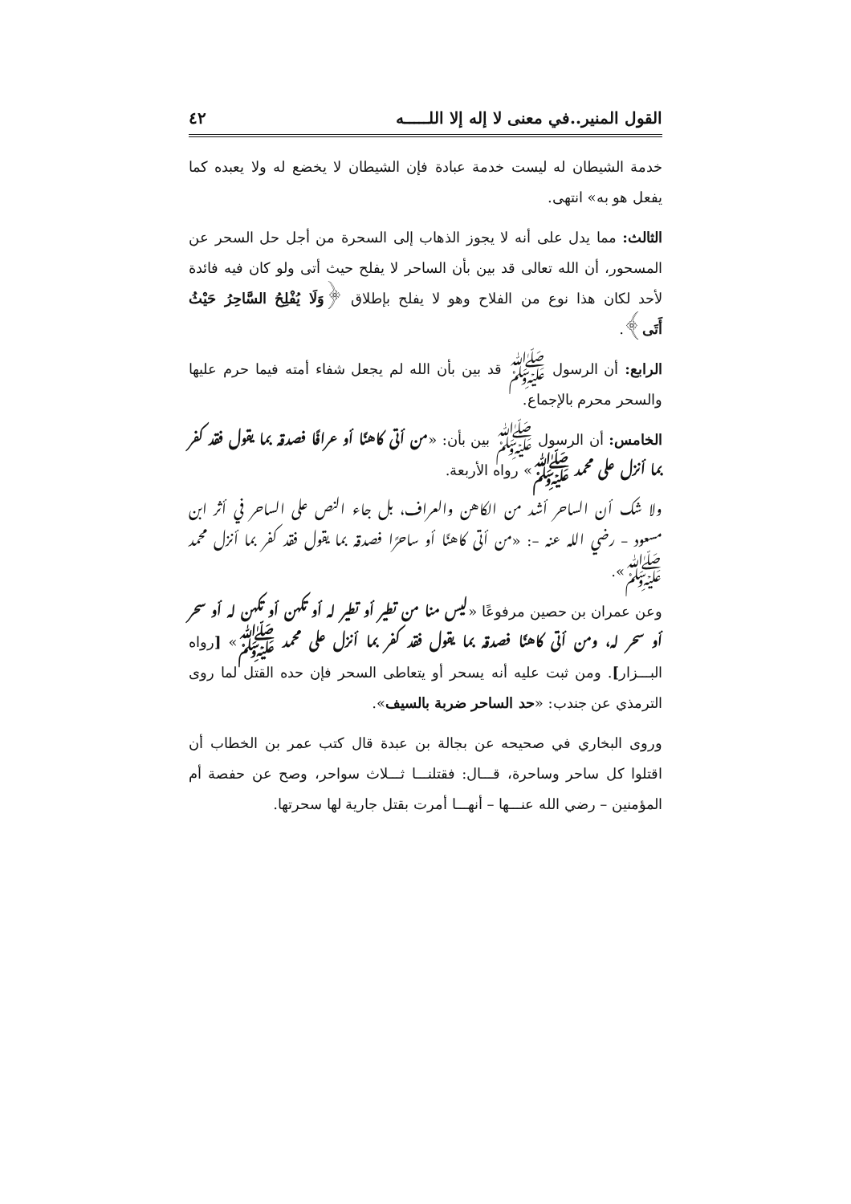القول المنير..في معنى لا إله إلا اللـــــه ٤٢
خدمة الشيطان له ليست خدمة عبادة فإن الشيطان لا يخضع له ولا يعبده كما يفعل هو به» انتهى.
الثالث: مما يدل على أنه لا يجوز الذهاب إلى السحرة من أجل حل السحر عن المسحور، أن الله تعالى قد بين بأن الساحر لا يفلح حيث أتى ولو كان فيه فائدة لأحد لكان هذا نوع من الفلاح وهو لا يفلح بإطلاق ﴿وَلَا يُفْلِحُ السَّاحِرُ حَيْثُ أَتَى﴾.
الرابع: أن الرسول ﷺ قد بين بأن الله لم يجعل شفاء أمته فيما حرم عليها والسحر محرم بالإجماع.
الخامس: أن الرسول ﷺ بين بأن: «من أتى كاهنًا أو عرافًـــا فصدقه بما يقول فقد كفر بما أنزل على محمد ﷺ» رواه الأربعة.
ولا شك أن الساحر أشد من الكاهن والعراف، بل جاء النص على الساحر في أثر ابن مسعود – رضي الله عنه –: «مـــن أتـــى كاهنًا أو ساحرًا فصدقه بما يقول فقد كفر بما أنزل محمد ﷺ».
وعن عمران بن حصين مرفوعًا «ليس منا من تطير أو تطير له أو تكهن أو تكهن له أو سحر أو سحر له، ومن أتـــى كاهنًـــا فصدقه بما يقول فقد كفر بما أنزل على محمد ﷺ» [رواه البـــزار]. ومن ثبت عليه أنه يسحر أو يتعاطى السحر فإن حده القتل لما روى الترمذي عن جندب: «حد الساحر ضربة بالسيف».
وروى البخاري في صحيحه عن بجالة بن عبدة قال كتب عمر بن الخطاب أن اقتلوا كل ساحر وساحرة، قـــال: فقتلنـــا ثـــلاث سواحر، وصح عن حفصة أم المؤمنين – رضي الله عنـــها – أنهـــا أمرت بقتل جارية لها سحرتها.